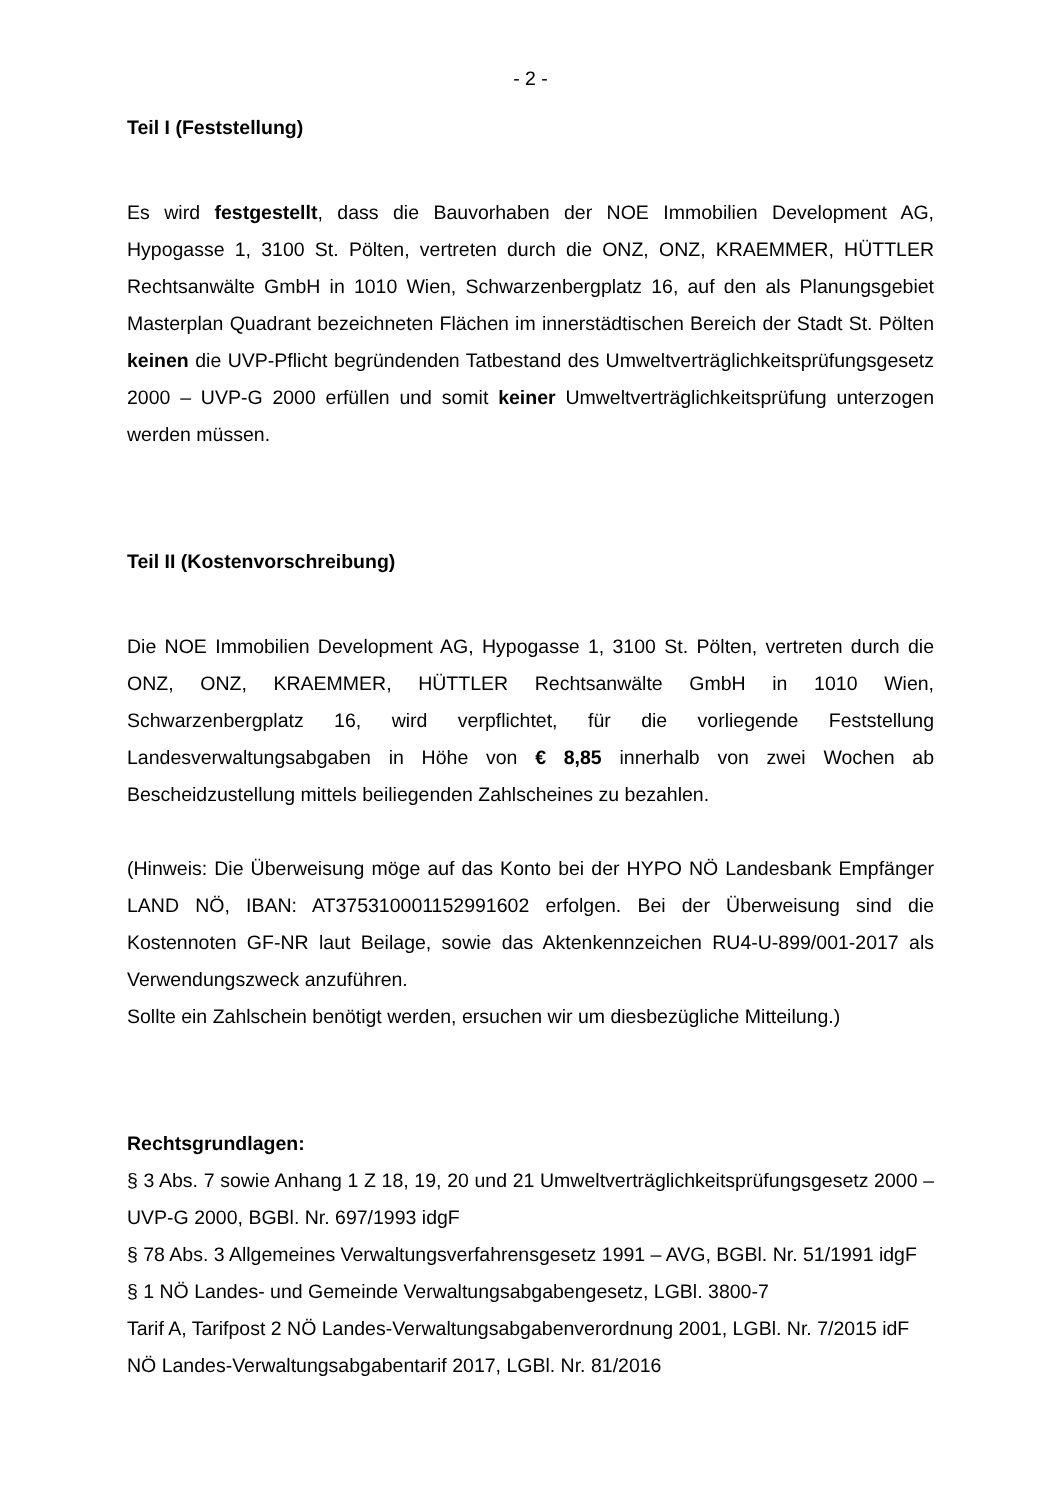- 2 -
Teil I (Feststellung)
Es wird festgestellt, dass die Bauvorhaben der NOE Immobilien Development AG, Hypogasse 1, 3100 St. Pölten, vertreten durch die ONZ, ONZ, KRAEMMER, HÜTTLER Rechtsanwälte GmbH in 1010 Wien, Schwarzenbergplatz 16, auf den als Planungsgebiet Masterplan Quadrant bezeichneten Flächen im innerstädtischen Bereich der Stadt St. Pölten keinen die UVP-Pflicht begründenden Tatbestand des Umweltverträglichkeitsprüfungsgesetz 2000 – UVP-G 2000 erfüllen und somit keiner Umweltverträglichkeitsprüfung unterzogen werden müssen.
Teil II (Kostenvorschreibung)
Die NOE Immobilien Development AG, Hypogasse 1, 3100 St. Pölten, vertreten durch die ONZ, ONZ, KRAEMMER, HÜTTLER Rechtsanwälte GmbH in 1010 Wien, Schwarzenbergplatz 16, wird verpflichtet, für die vorliegende Feststellung Landesverwaltungsabgaben in Höhe von € 8,85 innerhalb von zwei Wochen ab Bescheidzustellung mittels beiliegenden Zahlscheines zu bezahlen.
(Hinweis: Die Überweisung möge auf das Konto bei der HYPO NÖ Landesbank Empfänger LAND NÖ, IBAN: AT375310001152991602 erfolgen. Bei der Überweisung sind die Kostennoten GF-NR laut Beilage, sowie das Aktenkennzeichen RU4-U-899/001-2017 als Verwendungszweck anzuführen.
Sollte ein Zahlschein benötigt werden, ersuchen wir um diesbezügliche Mitteilung.)
Rechtsgrundlagen:
§ 3 Abs. 7 sowie Anhang 1 Z 18, 19, 20 und 21 Umweltverträglichkeitsprüfungsgesetz 2000 – UVP-G 2000, BGBl. Nr. 697/1993 idgF
§ 78 Abs. 3 Allgemeines Verwaltungsverfahrensgesetz 1991 – AVG, BGBl. Nr. 51/1991 idgF
§ 1 NÖ Landes- und Gemeinde Verwaltungsabgabengesetz, LGBl. 3800-7
Tarif A, Tarifpost 2 NÖ Landes-Verwaltungsabgabenverordnung 2001, LGBl. Nr. 7/2015 idF NÖ Landes-Verwaltungsabgabentarif 2017, LGBl. Nr. 81/2016